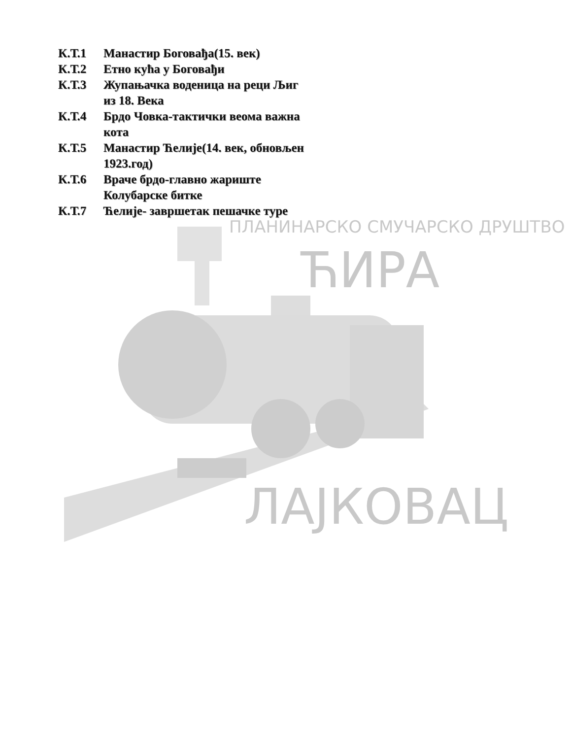ПЛАНИНАРСКО СМУЧАРСКО ДРУШТВО
ЋИРА
ЛАЈКОВАЦ
К.Т.1 Манастир Боговађа(15. век)
К.Т.2 Етно кућа у Боговађи
К.Т.3 Жупањачка воденица на реци Љиг из 18. Века
К.Т.4 Брдо Човка-тактички веома важна кота
К.Т.5 Манастир Ћелије(14. век, обновљен 1923.год)
К.Т.6 Враче брдо-главно жариште Колубарске битке
К.Т.7 Ћелије- завршетак пешачке туре